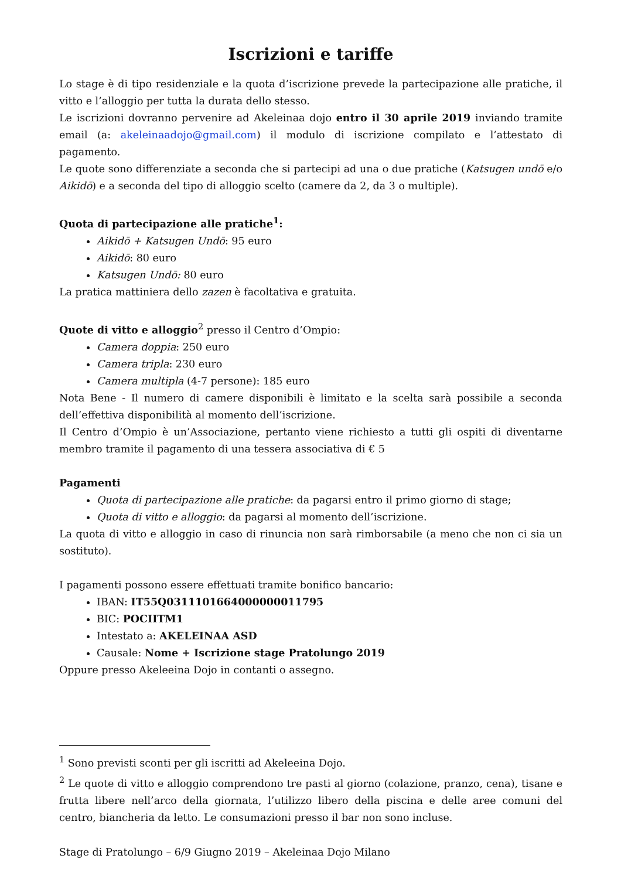Iscrizioni e tariffe
Lo stage è di tipo residenziale e la quota d’iscrizione prevede la partecipazione alle pratiche, il vitto e l’alloggio per tutta la durata dello stesso.
Le iscrizioni dovranno pervenire ad Akeleinaa dojo entro il 30 aprile 2019 inviando tramite email (a: akeleinaadojo@gmail.com) il modulo di iscrizione compilato e l’attestato di pagamento.
Le quote sono differenziate a seconda che si partecipi ad una o due pratiche (Katsugen undō e/o Aikidō) e a seconda del tipo di alloggio scelto (camere da 2, da 3 o multiple).
Quota di partecipazione alle pratiche<sup>1</sup>:
Aikidō + Katsugen Undō: 95 euro
Aikidō: 80 euro
Katsugen Undō: 80 euro
La pratica mattiniera dello zazen è facoltativa e gratuita.
Quote di vitto e alloggio<sup>2</sup> presso il Centro d’Ompio:
Camera doppia: 250 euro
Camera tripla: 230 euro
Camera multipla (4-7 persone): 185 euro
Nota Bene - Il numero di camere disponibili è limitato e la scelta sarà possibile a seconda dell’effettiva disponibilità al momento dell’iscrizione.
Il Centro d’Ompio è un’Associazione, pertanto viene richiesto a tutti gli ospiti di diventarne membro tramite il pagamento di una tessera associativa di € 5
Pagamenti
Quota di partecipazione alle pratiche: da pagarsi entro il primo giorno di stage;
Quota di vitto e alloggio: da pagarsi al momento dell’iscrizione.
La quota di vitto e alloggio in caso di rinuncia non sarà rimborsabile (a meno che non ci sia un sostituto).
I pagamenti possono essere effettuati tramite bonifico bancario:
IBAN: IT55Q0311101664000000011795
BIC: POCIITM1
Intestato a: AKELEINAA ASD
Causale: Nome + Iscrizione stage Pratolungo 2019
Oppure presso Akeleeina Dojo in contanti o assegno.
<sup>1</sup> Sono previsti sconti per gli iscritti ad Akeleeina Dojo.
<sup>2</sup> Le quote di vitto e alloggio comprendono tre pasti al giorno (colazione, pranzo, cena), tisane e frutta libere nell’arco della giornata, l’utilizzo libero della piscina e delle aree comuni del centro, biancheria da letto. Le consumazioni presso il bar non sono incluse.
Stage di Pratolungo – 6/9 Giugno 2019 – Akeleinaa Dojo Milano